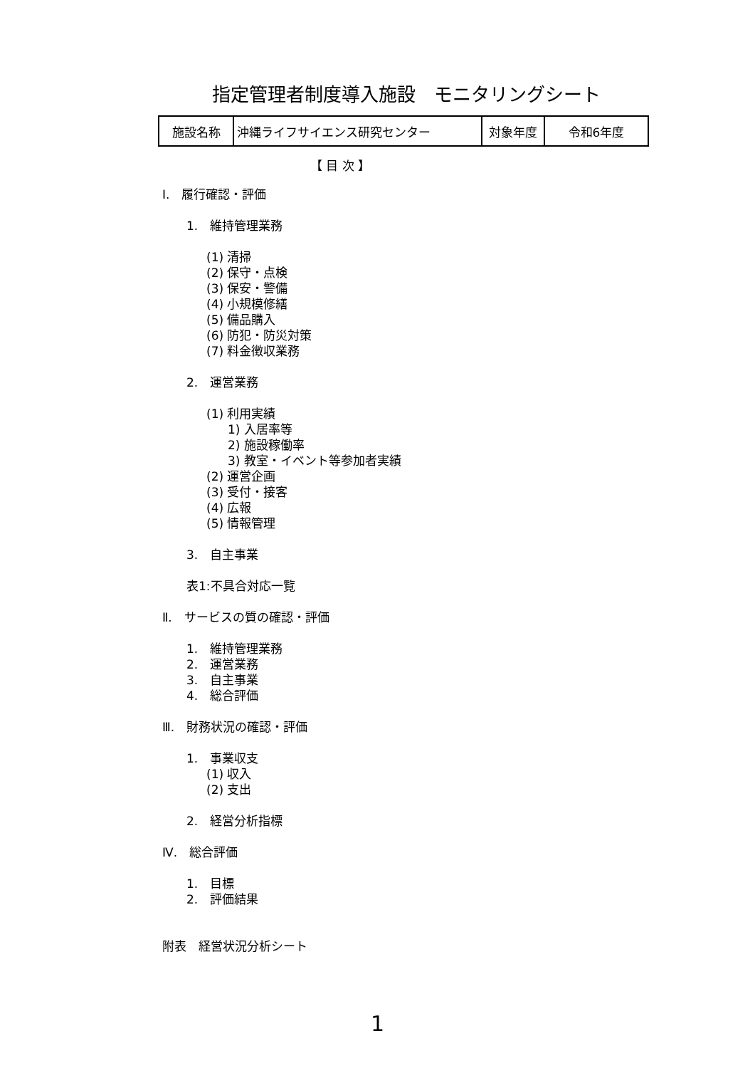指定管理者制度導入施設　モニタリングシート
| 施設名称 | 沖縄ライフサイエンス研究センター | 対象年度 | 令和6年度 |
【 目 次 】
Ⅰ.　履行確認・評価
1.　維持管理業務
(1) 清掃
(2) 保守・点検
(3) 保安・警備
(4) 小規模修繕
(5) 備品購入
(6) 防犯・防災対策
(7) 料金徴収業務
2.　運営業務
(1) 利用実績
1) 入居率等
2) 施設稼働率
3) 教室・イベント等参加者実績
(2) 運営企画
(3) 受付・接客
(4) 広報
(5) 情報管理
3.　自主事業
表1:不具合対応一覧
Ⅱ.　サービスの質の確認・評価
1.　維持管理業務
2.　運営業務
3.　自主事業
4.　総合評価
Ⅲ.　財務状況の確認・評価
1.　事業収支
(1) 収入
(2) 支出
2.　経営分析指標
Ⅳ.　総合評価
1.　目標
2.　評価結果
附表　経営状況分析シート
1